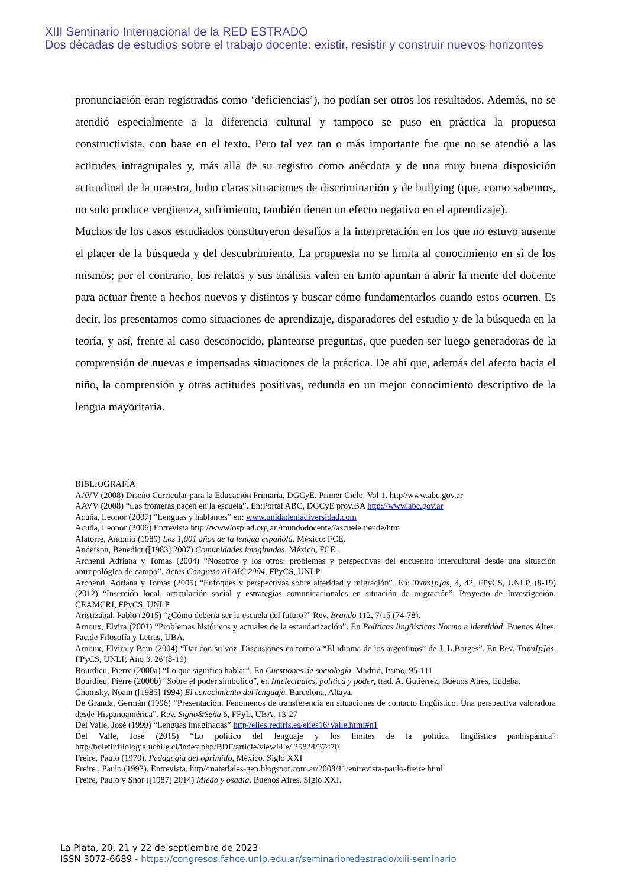XIII Seminario Internacional de la RED ESTRADO
Dos décadas de estudios sobre el trabajo docente: existir, resistir y construir nuevos horizontes
pronunciación eran registradas como ‘deficiencias’), no podían ser otros los resultados. Además, no se atendió especialmente a la diferencia cultural y tampoco se puso en práctica la propuesta constructivista, con base en el texto. Pero tal vez tan o más importante fue que no se atendió a las actitudes intragrupales y, más allá de su registro como anécdota y de una muy buena disposición actitudinal de la maestra, hubo claras situaciones de discriminación y de bullying (que, como sabemos, no solo produce vergüenza, sufrimiento, también tienen un efecto negativo en el aprendizaje).
Muchos de los casos estudiados constituyeron desafíos a la interpretación en los que no estuvo ausente el placer de la búsqueda y del descubrimiento. La propuesta no se limita al conocimiento en sí de los mismos; por el contrario, los relatos y sus análisis valen en tanto apuntan a abrir la mente del docente para actuar frente a hechos nuevos y distintos y buscar cómo fundamentarlos cuando estos ocurren. Es decir, los presentamos como situaciones de aprendizaje, disparadores del estudio y de la búsqueda en la teoría, y así, frente al caso desconocido, plantearse preguntas, que pueden ser luego generadoras de la comprensión de nuevas e impensadas situaciones de la práctica. De ahí que, además del afecto hacia el niño, la comprensión y otras actitudes positivas, redunda en un mejor conocimiento descriptivo de la lengua mayoritaria.
BIBLIOGRAFÍA
AAVV (2008) Diseño Curricular para la Educación Primaria, DGCyE. Primer Ciclo. Vol 1. http//www.abc.gov.ar
AAVV (2008) “Las fronteras nacen en la escuela”. En:Portal ABC, DGCyE prov.BA http://www.abc.gov.ar
Acuña, Leonor (2007) “Lenguas y hablantes” en: www.unidadenladiversidad.com
Acuña, Leonor (2006) Entrevista http://www/osplad.org.ar./mundodocente//ascuele tiende/htm
Alatorre, Antonio (1989) Los 1,001 años de la lengua española. México: FCE.
Anderson, Benedict ([1983] 2007) Comunidades imaginadas. México, FCE.
Archenti Adriana y Tomas (2004) “Nosotros y los otros: problemas y perspectivas del encuentro intercultural desde una situación antropológica de campo”. Actas Congreso ALAIC 2004, FPyCS, UNLP
Archenti, Adriana y Tomas (2005) “Enfoques y perspectivas sobre alteridad y migración”. En: Tram[p]as, 4, 42, FPyCS, UNLP, (8-19) (2012) “Inserción local, articulación social y estrategias comunicacionales en situación de migración”. Proyecto de Investigación, CEAMCRI, FPyCS, UNLP
Aristizábal, Pablo (2015) “¿Cómo debería ser la escuela del futuro?” Rev. Brando 112, 7/15 (74-78).
Arnoux, Elvira (2001) “Problemas históricos y actuales de la estandarización”. En Políticas lingüísticas Norma e identidad. Buenos Aires, Fac.de Filosofía y Letras, UBA.
Arnoux, Elvira y Bein (2004) “Dar con su voz. Discusiones en torno a “El idioma de los argentinos” de J. L.Borges”. En Rev. Tram[p]as, FPyCS, UNLP, Año 3, 26 (8-19)
Bourdieu, Pierre (2000a) “Lo que significa hablar”. En Cuestiones de sociología. Madrid, Itsmo, 95-111
Bourdieu, Pierre (2000b) “Sobre el poder simbólico”, en Intelectuales, política y poder, trad. A. Gutiérrez, Buenos Aires, Eudeba,
Chomsky, Noam ([1985] 1994) El conocimiento del lenguaje. Barcelona, Altaya.
De Granda, Germán (1996) “Presentación. Fenómenos de transferencia en situaciones de contacto lingüístico. Una perspectiva valoradora desde Hispanoamérica”. Rev. Signo&Seña 6, FFyL, UBA. 13-27
Del Valle, José (1999) “Lenguas imaginadas” http//elies.rediris.es/elies16/Valle.html#n1
Del Valle, José (2015) “Lo político del lenguaje y los límites de la política lingüística panhispánica” http//boletinfilologia.uchile.cl/index.php/BDF/article/viewFile/ 35824/37470
Freire, Paulo (1970). Pedagogía del oprimido, México. Siglo XXI
Freire , Paulo (1993). Entrevista. http//materiales-gep.blogspot.com.ar/2008/11/entrevista-paulo-freire.html
Freire, Paulo y Shor ([1987] 2014) Miedo y osadía. Buenos Aires, Siglo XXI.
La Plata, 20, 21 y 22 de septiembre de 2023
ISSN 3072-6689 - https://congresos.fahce.unlp.edu.ar/seminarioredestrado/xiii-seminario